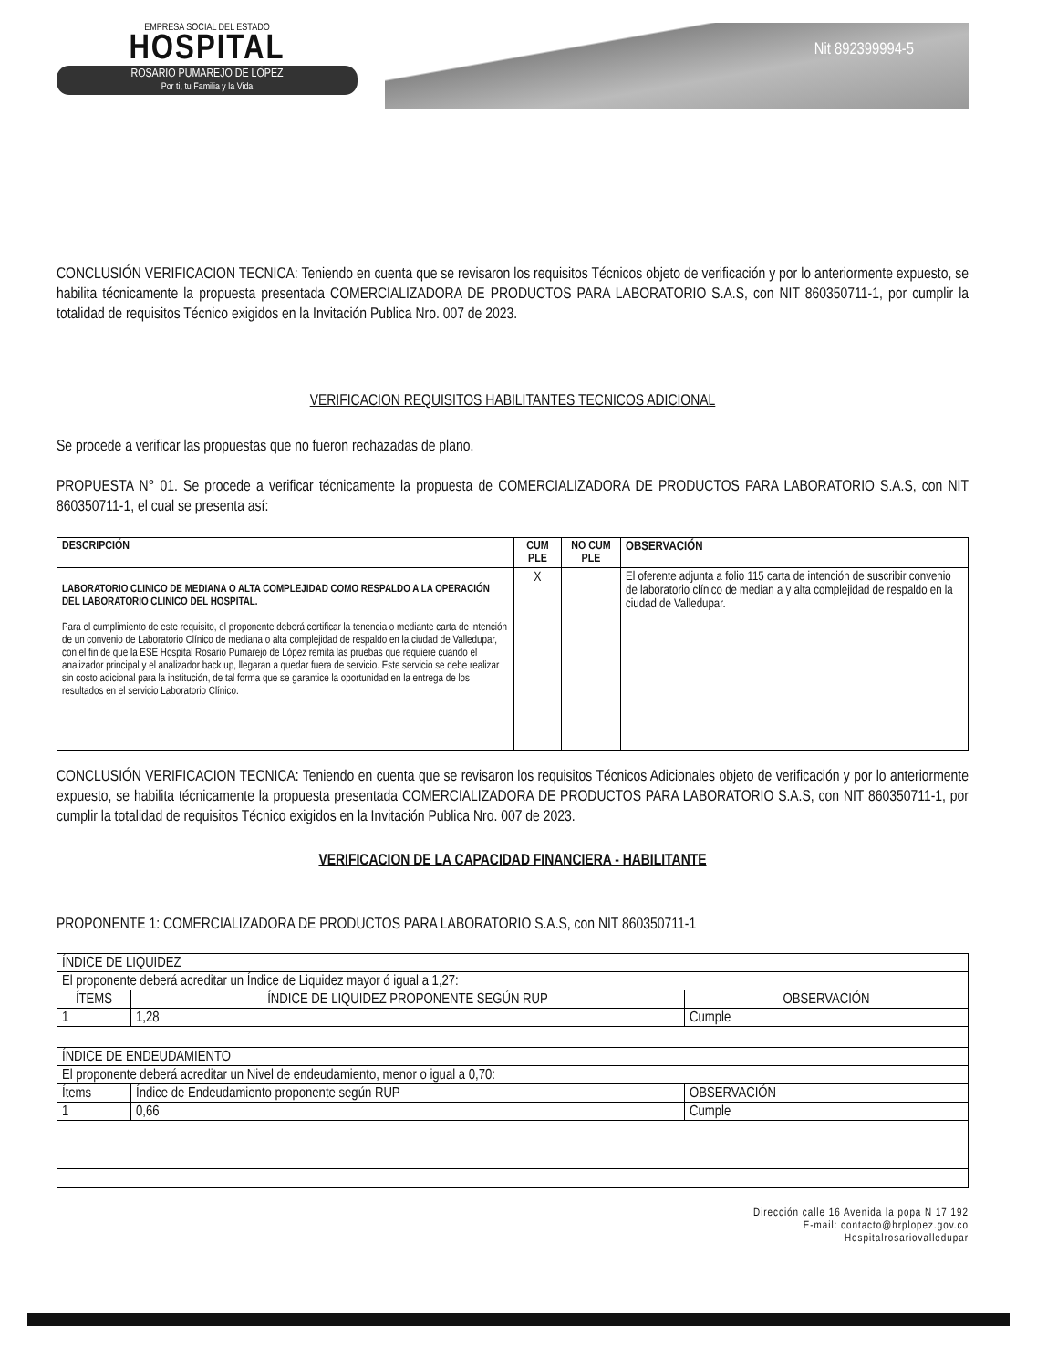EMPRESA SOCIAL DEL ESTADO
HOSPITAL
ROSARIO PUMAREJO DE LÓPEZ
Por ti, tu Familia y la Vida
Nit 892399994-5
CONCLUSIÓN VERIFICACION TECNICA: Teniendo en cuenta que se revisaron los requisitos Técnicos objeto de verificación y por lo anteriormente expuesto, se habilita técnicamente la propuesta presentada COMERCIALIZADORA DE PRODUCTOS PARA LABORATORIO S.A.S, con NIT 860350711-1, por cumplir la totalidad de requisitos Técnico exigidos en la Invitación Publica Nro. 007 de 2023.
VERIFICACION REQUISITOS HABILITANTES TECNICOS ADICIONAL
Se procede a verificar las propuestas que no fueron rechazadas de plano.
PROPUESTA N° 01. Se procede a verificar técnicamente la propuesta de COMERCIALIZADORA DE PRODUCTOS PARA LABORATORIO S.A.S, con NIT 860350711-1, el cual se presenta así:
| DESCRIPCIÓN | CUM PLE | NO CUM PLE | OBSERVACIÓN |
| --- | --- | --- | --- |
| LABORATORIO CLINICO DE MEDIANA O ALTA COMPLEJIDAD COMO RESPALDO A LA OPERACIÓN DEL LABORATORIO CLINICO DEL HOSPITAL. Para el cumplimiento de este requisito, el proponente deberá certificar la tenencia o mediante carta de intención de un convenio de Laboratorio Clínico de mediana o alta complejidad de respaldo en la ciudad de Valledupar, con el fin de que la ESE Hospital Rosario Pumarejo de López remita las pruebas que requiere cuando el analizador principal y el analizador back up, llegaran a quedar fuera de servicio. Este servicio se debe realizar sin costo adicional para la institución, de tal forma que se garantice la oportunidad en la entrega de los resultados en el servicio Laboratorio Clínico. | X | | El oferente adjunta a folio 115 carta de intención de suscribir convenio de laboratorio clínico de median a y alta complejidad de respaldo en la ciudad de Valledupar. |
CONCLUSIÓN VERIFICACION TECNICA: Teniendo en cuenta que se revisaron los requisitos Técnicos Adicionales objeto de verificación y por lo anteriormente expuesto, se habilita técnicamente la propuesta presentada COMERCIALIZADORA DE PRODUCTOS PARA LABORATORIO S.A.S, con NIT 860350711-1, por cumplir la totalidad de requisitos Técnico exigidos en la Invitación Publica Nro. 007 de 2023.
VERIFICACION DE LA CAPACIDAD FINANCIERA - HABILITANTE
PROPONENTE 1: COMERCIALIZADORA DE PRODUCTOS PARA LABORATORIO S.A.S, con NIT 860350711-1
| ÍNDICE DE LIQUIDEZ | | |
| El proponente deberá acreditar un Índice de Liquidez mayor ó igual a 1,27: | | |
| ÍTEMS | ÍNDICE DE LIQUIDEZ PROPONENTE SEGÚN RUP | OBSERVACIÓN |
| 1 | 1,28 | Cumple |
| ÍNDICE DE ENDEUDAMIENTO | | |
| El proponente deberá acreditar un Nivel de endeudamiento, menor o igual a 0,70: | | |
| Ítems | Índice de Endeudamiento proponente según RUP | OBSERVACIÓN |
| 1 | 0,66 | Cumple |
Dirección calle 16 Avenida la popa N 17 192
E-mail: contacto@hrplopez.gov.co
Hospitalrosariovalledupar